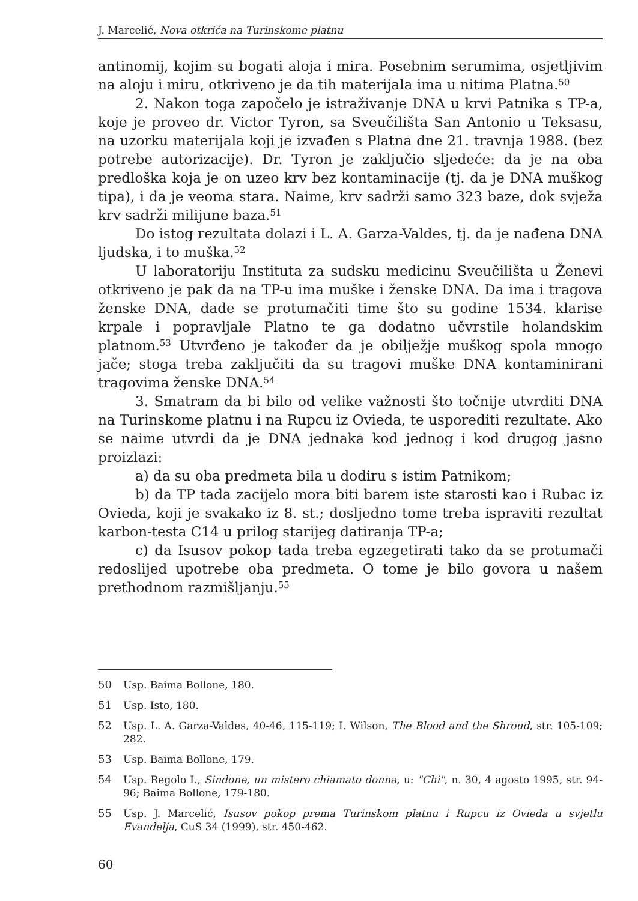J. Marcelić, Nova otkrića na Turinskome platnu
antinomij, kojim su bogati aloja i mira. Posebnim serumima, osjetljivim na aloju i miru, otkriveno je da tih materijala ima u nitima Platna.<sup>50</sup>
2. Nakon toga započelo je istraživanje DNA u krvi Patnika s TP-a, koje je proveo dr. Victor Tyron, sa Sveučilišta San Antonio u Teksasu, na uzorku materijala koji je izvađen s Platna dne 21. travnja 1988. (bez potrebe autorizacije). Dr. Tyron je zaključio sljedeće: da je na oba predloška koja je on uzeo krv bez kontaminacije (tj. da je DNA muškog tipa), i da je veoma stara. Naime, krv sadrži samo 323 baze, dok svježa krv sadrži milijune baza.<sup>51</sup>
Do istog rezultata dolazi i L. A. Garza-Valdes, tj. da je nađena DNA ljudska, i to muška.<sup>52</sup>
U laboratoriju Instituta za sudsku medicinu Sveučilišta u Ženevi otkriveno je pak da na TP-u ima muške i ženske DNA. Da ima i tragova ženske DNA, dade se protumačiti time što su godine 1534. klarise krpale i popravljale Platno te ga dodatno učvrstile holandskim platnom.<sup>53</sup> Utvrđeno je također da je obilježje muškog spola mnogo jače; stoga treba zaključiti da su tragovi muške DNA kontaminirani tragovima ženske DNA.<sup>54</sup>
3. Smatram da bi bilo od velike važnosti što točnije utvrditi DNA na Turinskome platnu i na Rupcu iz Ovieda, te usporediti rezultate. Ako se naime utvrdi da je DNA jednaka kod jednog i kod drugog jasno proizlazi:
a) da su oba predmeta bila u dodiru s istim Patnikom;
b) da TP tada zacijelo mora biti barem iste starosti kao i Rubac iz Ovieda, koji je svakako iz 8. st.; dosljedno tome treba ispraviti rezultat karbon-testa C14 u prilog starijeg datiranja TP-a;
c) da Isusov pokop tada treba egzegetirati tako da se protumači redoslijed upotrebe oba predmeta. O tome je bilo govora u našem prethodnom razmišljanju.<sup>55</sup>
50 Usp. Baima Bollone, 180.
51 Usp. Isto, 180.
52 Usp. L. A. Garza-Valdes, 40-46, 115-119; I. Wilson, The Blood and the Shroud, str. 105-109; 282.
53 Usp. Baima Bollone, 179.
54 Usp. Regolo I., Sindone, un mistero chiamato donna, u: "Chi", n. 30, 4 agosto 1995, str. 94-96; Baima Bollone, 179-180.
55 Usp. J. Marcelić, Isusov pokop prema Turinskom platnu i Rupcu iz Ovieda u svjetlu Evanđelja, CuS 34 (1999), str. 450-462.
60